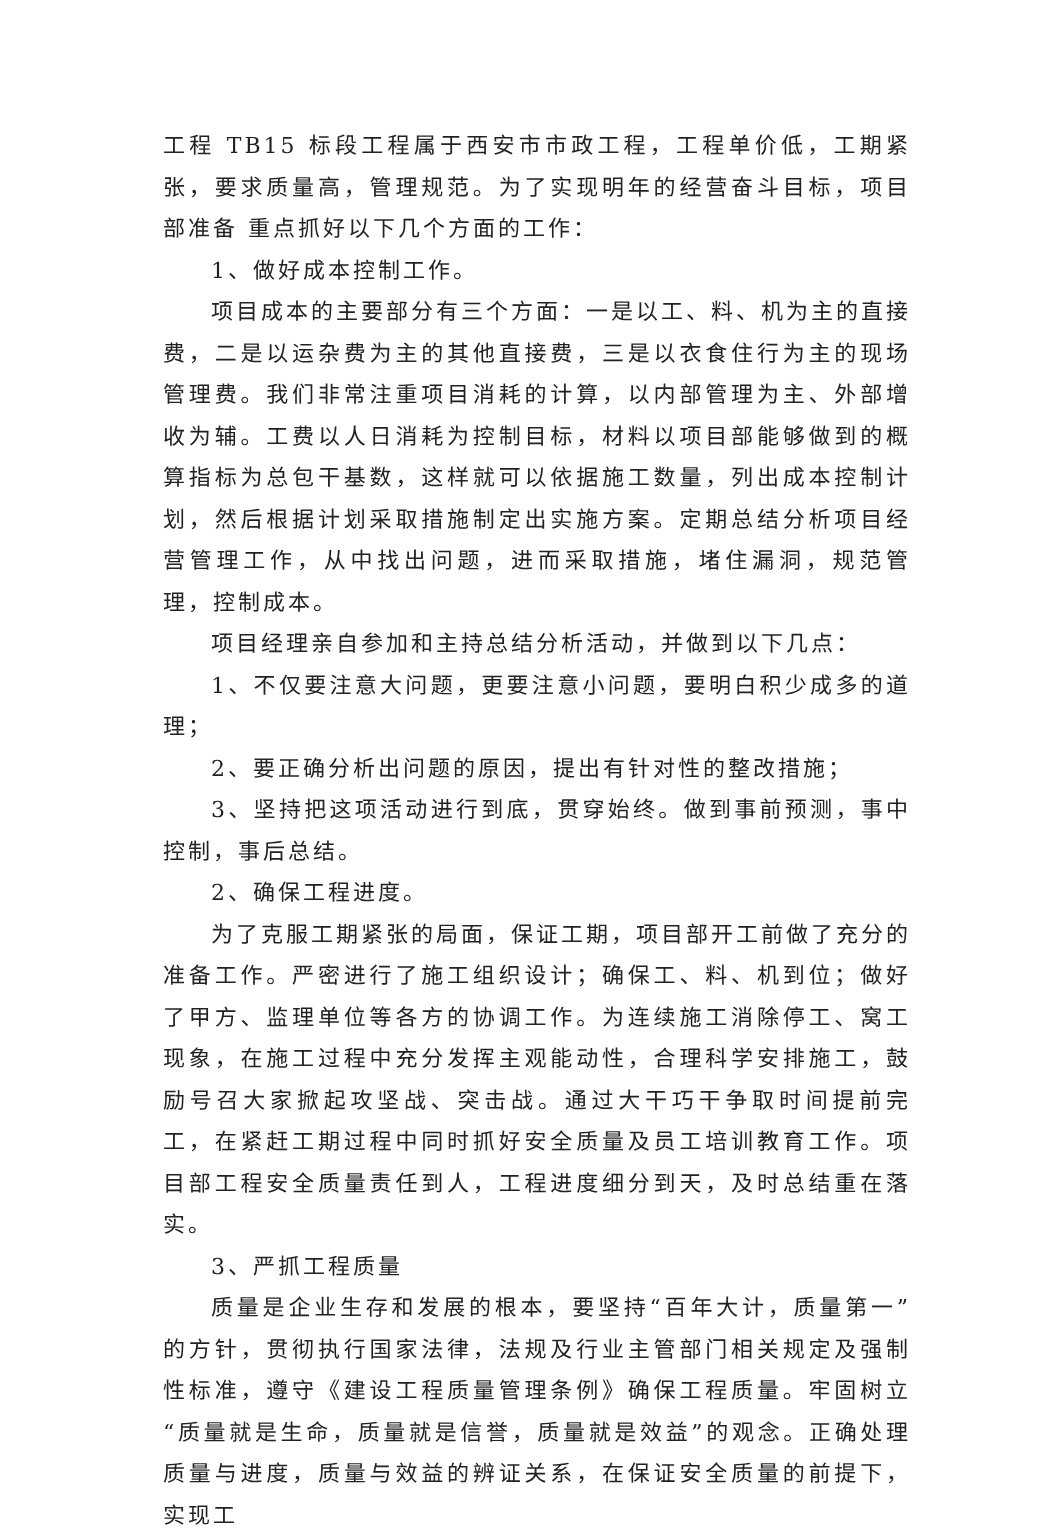工程 TB15 标段工程属于西安市市政工程，工程单价低，工期紧张，要求质量高，管理规范。为了实现明年的经营奋斗目标，项目部准备 重点抓好以下几个方面的工作：
1、做好成本控制工作。
项目成本的主要部分有三个方面：一是以工、料、机为主的直接费，二是以运杂费为主的其他直接费，三是以衣食住行为主的现场管理费。我们非常注重项目消耗的计算，以内部管理为主、外部增收为辅。工费以人日消耗为控制目标，材料以项目部能够做到的概算指标为总包干基数，这样就可以依据施工数量，列出成本控制计划，然后根据计划采取措施制定出实施方案。定期总结分析项目经营管理工作，从中找出问题，进而采取措施，堵住漏洞，规范管理，控制成本。
项目经理亲自参加和主持总结分析活动，并做到以下几点：
1、不仅要注意大问题，更要注意小问题，要明白积少成多的道理；
2、要正确分析出问题的原因，提出有针对性的整改措施；
3、坚持把这项活动进行到底，贯穿始终。做到事前预测，事中控制，事后总结。
2、确保工程进度。
为了克服工期紧张的局面，保证工期，项目部开工前做了充分的准备工作。严密进行了施工组织设计；确保工、料、机到位；做好了甲方、监理单位等各方的协调工作。为连续施工消除停工、窝工现象，在施工过程中充分发挥主观能动性，合理科学安排施工，鼓励号召大家掀起攻坚战、突击战。通过大干巧干争取时间提前完工，在紧赶工期过程中同时抓好安全质量及员工培训教育工作。项目部工程安全质量责任到人，工程进度细分到天，及时总结重在落实。
3、严抓工程质量
质量是企业生存和发展的根本，要坚持“百年大计，质量第一”的方针，贯彻执行国家法律，法规及行业主管部门相关规定及强制性标准，遵守《建设工程质量管理条例》确保工程质量。牢固树立“质量就是生命，质量就是信誉，质量就是效益”的观念。正确处理质量与进度，质量与效益的辨证关系，在保证安全质量的前提下，实现工